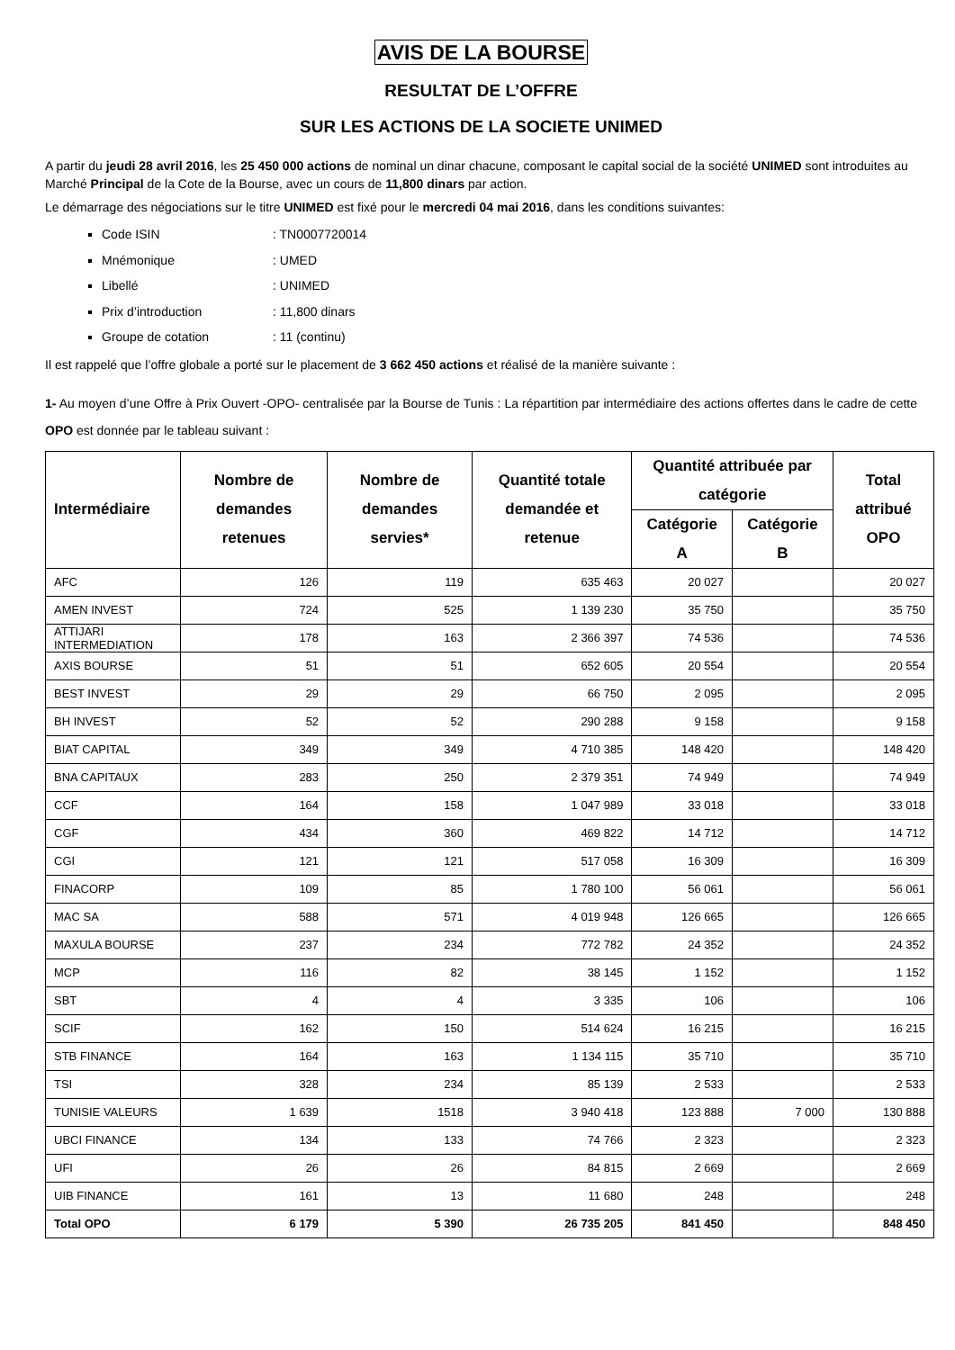AVIS DE LA BOURSE
RESULTAT DE L’OFFRE
SUR LES ACTIONS DE LA SOCIETE UNIMED
A partir du jeudi 28 avril 2016, les 25 450 000 actions de nominal un dinar chacune, composant le capital social de la société UNIMED sont introduites au Marché Principal de la Cote de la Bourse, avec un cours de 11,800 dinars par action.
Le démarrage des négociations sur le titre UNIMED est fixé pour le mercredi 04 mai 2016, dans les conditions suivantes:
Code ISIN: TN0007720014
Mnémonique: UMED
Libellé: UNIMED
Prix d’introduction: 11,800 dinars
Groupe de cotation: 11 (continu)
Il est rappelé que l’offre globale a porté sur le placement de 3 662 450 actions et réalisé de la manière suivante :
1- Au moyen d’une Offre à Prix Ouvert -OPO- centralisée par la Bourse de Tunis : La répartition par intermédiaire des actions offertes dans le cadre de cette OPO est donnée par le tableau suivant :
| Intermédiaire | Nombre de demandes retenues | Nombre de demandes servies* | Quantité totale demandée et retenue | Quantité attribuée par catégorie | | Total attribué OPO |
| --- | --- | --- | --- | --- | --- | --- |
| | | | | Catégorie A | Catégorie B | |
| AFC | 126 | 119 | 635 463 | 20 027 | | 20 027 |
| AMEN INVEST | 724 | 525 | 1 139 230 | 35 750 | | 35 750 |
| ATTIJARI INTERMEDIATION | 178 | 163 | 2 366 397 | 74 536 | | 74 536 |
| AXIS BOURSE | 51 | 51 | 652 605 | 20 554 | | 20 554 |
| BEST INVEST | 29 | 29 | 66 750 | 2 095 | | 2 095 |
| BH INVEST | 52 | 52 | 290 288 | 9 158 | | 9 158 |
| BIAT CAPITAL | 349 | 349 | 4 710 385 | 148 420 | | 148 420 |
| BNA CAPITAUX | 283 | 250 | 2 379 351 | 74 949 | | 74 949 |
| CCF | 164 | 158 | 1 047 989 | 33 018 | | 33 018 |
| CGF | 434 | 360 | 469 822 | 14 712 | | 14 712 |
| CGI | 121 | 121 | 517 058 | 16 309 | | 16 309 |
| FINACORP | 109 | 85 | 1 780 100 | 56 061 | | 56 061 |
| MAC SA | 588 | 571 | 4 019 948 | 126 665 | | 126 665 |
| MAXULA BOURSE | 237 | 234 | 772 782 | 24 352 | | 24 352 |
| MCP | 116 | 82 | 38 145 | 1 152 | | 1 152 |
| SBT | 4 | 4 | 3 335 | 106 | | 106 |
| SCIF | 162 | 150 | 514 624 | 16 215 | | 16 215 |
| STB FINANCE | 164 | 163 | 1 134 115 | 35 710 | | 35 710 |
| TSI | 328 | 234 | 85 139 | 2 533 | | 2 533 |
| TUNISIE VALEURS | 1 639 | 1518 | 3 940 418 | 123 888 | 7 000 | 130 888 |
| UBCI FINANCE | 134 | 133 | 74 766 | 2 323 | | 2 323 |
| UFI | 26 | 26 | 84 815 | 2 669 | | 2 669 |
| UIB FINANCE | 161 | 13 | 11 680 | 248 | | 248 |
| Total OPO | 6 179 | 5 390 | 26 735 205 | 841 450 | | 848 450 |